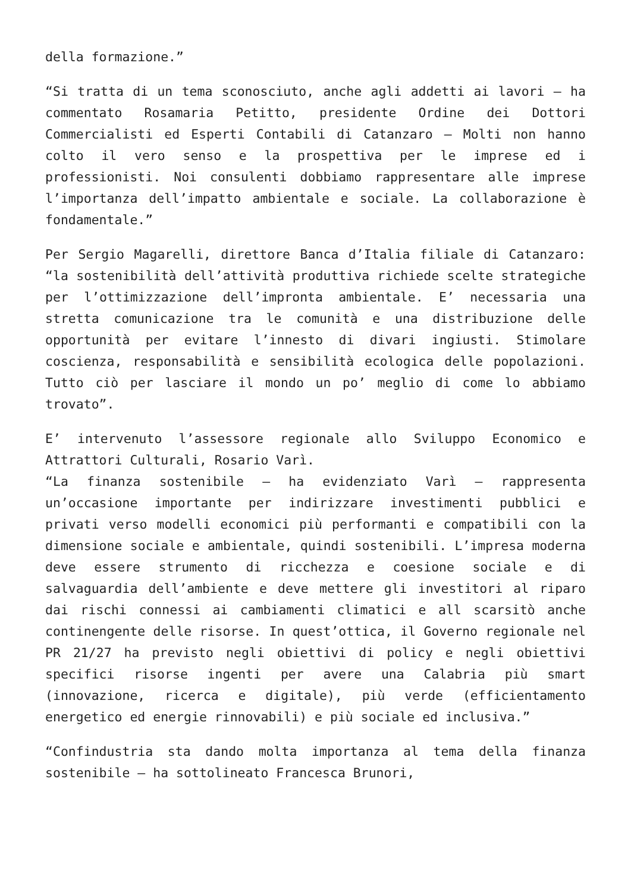della formazione.”
“Si tratta di un tema sconosciuto, anche agli addetti ai lavori – ha commentato Rosamaria Petitto, presidente Ordine dei Dottori Commercialisti ed Esperti Contabili di Catanzaro – Molti non hanno colto il vero senso e la prospettiva per le imprese ed i professionisti. Noi consulenti dobbiamo rappresentare alle imprese l’importanza dell’impatto ambientale e sociale. La collaborazione è fondamentale.”
Per Sergio Magarelli, direttore Banca d’Italia filiale di Catanzaro: “la sostenibilità dell’attività produttiva richiede scelte strategiche per l’ottimizzazione dell’impronta ambientale. E’ necessaria una stretta comunicazione tra le comunità e una distribuzione delle opportunità per evitare l’innesto di divari ingiusti. Stimolare coscienza, responsabilità e sensibilità ecologica delle popolazioni. Tutto ciò per lasciare il mondo un po’ meglio di come lo abbiamo trovato”.
E’ intervenuto l’assessore regionale allo Sviluppo Economico e Attrattori Culturali, Rosario Varì.
“La finanza sostenibile – ha evidenziato Varì – rappresenta un’occasione importante per indirizzare investimenti pubblici e privati verso modelli economici più performanti e compatibili con la dimensione sociale e ambientale, quindi sostenibili. L’impresa moderna deve essere strumento di ricchezza e coesione sociale e di salvaguardia dell’ambiente e deve mettere gli investitori al riparo dai rischi connessi ai cambiamenti climatici e all scarsitò anche continengente delle risorse. In quest’ottica, il Governo regionale nel PR 21/27 ha previsto negli obiettivi di policy e negli obiettivi specifici risorse ingenti per avere una Calabria più smart (innovazione, ricerca e digitale), più verde (efficientamento energetico ed energie rinnovabili) e più sociale ed inclusiva.”
“Confindustria sta dando molta importanza al tema della finanza sostenibile – ha sottolineato Francesca Brunori,